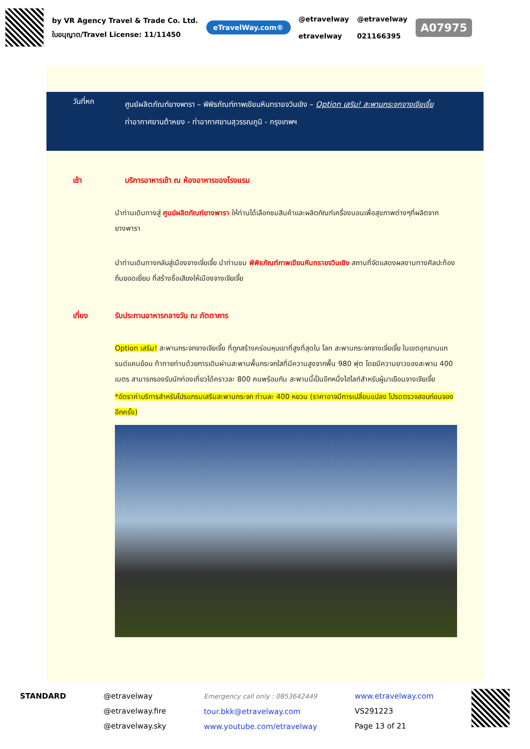by VR Agency Travel & Trade Co. Ltd.
ใบอนุญาต/Travel License: 11/11450
eTravelWay.com®
@etravelway
etravelway
@etravelway
021166395
A07975
วันที่หก
ศูนย์ผลิตภัณฑ์ยางพารา – พิพิธภัณฑ์ภาพเขียนหินทรายจวินเชิง – Option เสริม! สะพานกระจกจางเจียเจี้ย
ท่าอากาศยานต้าหยง - ท่าอากาศยานสุวรรณภูมิ - กรุงเทพฯ
เช้า บริการอาหารเช้า ณ ห้องอาหารของโรงแรม
นำท่านเดินทางสู่ ศูนย์ผลิตภัณฑ์ยางพารา ให้ท่านได้เลือกชมสินค้าและผลิตภัณฑ์เครื่องนอนเพื่อสุขภาพต่างๆที่ผลิตจากยางพารา
นำท่านเดินทางกลับสู่เมืองจางเจี่ยเจี้ย นำท่านชม พิพิธภัณฑ์ภาพเขียนหินทรายจวินเชิง สถานที่จัดแสดงผลงานทางศิลปะท้องถิ่นยอดเยี่ยม ที่สร้างชื่อเสียงให้เมืองจางเจียเจี้ย
เที่ยง รับประทานอาหารกลางวัน ณ ภัตตาคาร
Option เสริม! สะพานกระจกจางเจียเจี้ย ที่ถูกสร้างคร่อมหุบเขาที่สูงที่สุดใน โลก สะพานกระจกจางเจี่ยเจี้ย ในเขตอุทยานแกรนด์แคนย้อน ท้าทายท่านด้วยการเดินผ่านสะพานพื้นกระจกใสที่มีความสูงจากพื้น 980 ฟุต โดยมีความยาวของสะพาน 400 เมตร สามารถรองรับนักท่องเที่ยวได้คราวละ 800 คนพร้อมกัน สะพานนี้เป็นอีกหนึ่งไฮไลท์สำหรับผู้มาเยือนจางเจียเจี้ย
*อัตราค่าบริการสำหรับโปรแกรมเสริมสะพานกระจก ท่านละ 400 หยวน (ราคาอาจมีการเปลี่ยนแปลง โปรดตรวจสอบก่อนจองอีกครั้ง)
STANDARD @etravelway
@etravelway.fire
@etravelway.sky
Emergency call only : 0853642449
tour.bkk@etravelway.com
www.youtube.com/etravelway
www.etravelway.com
VS291223
Page 13 of 21